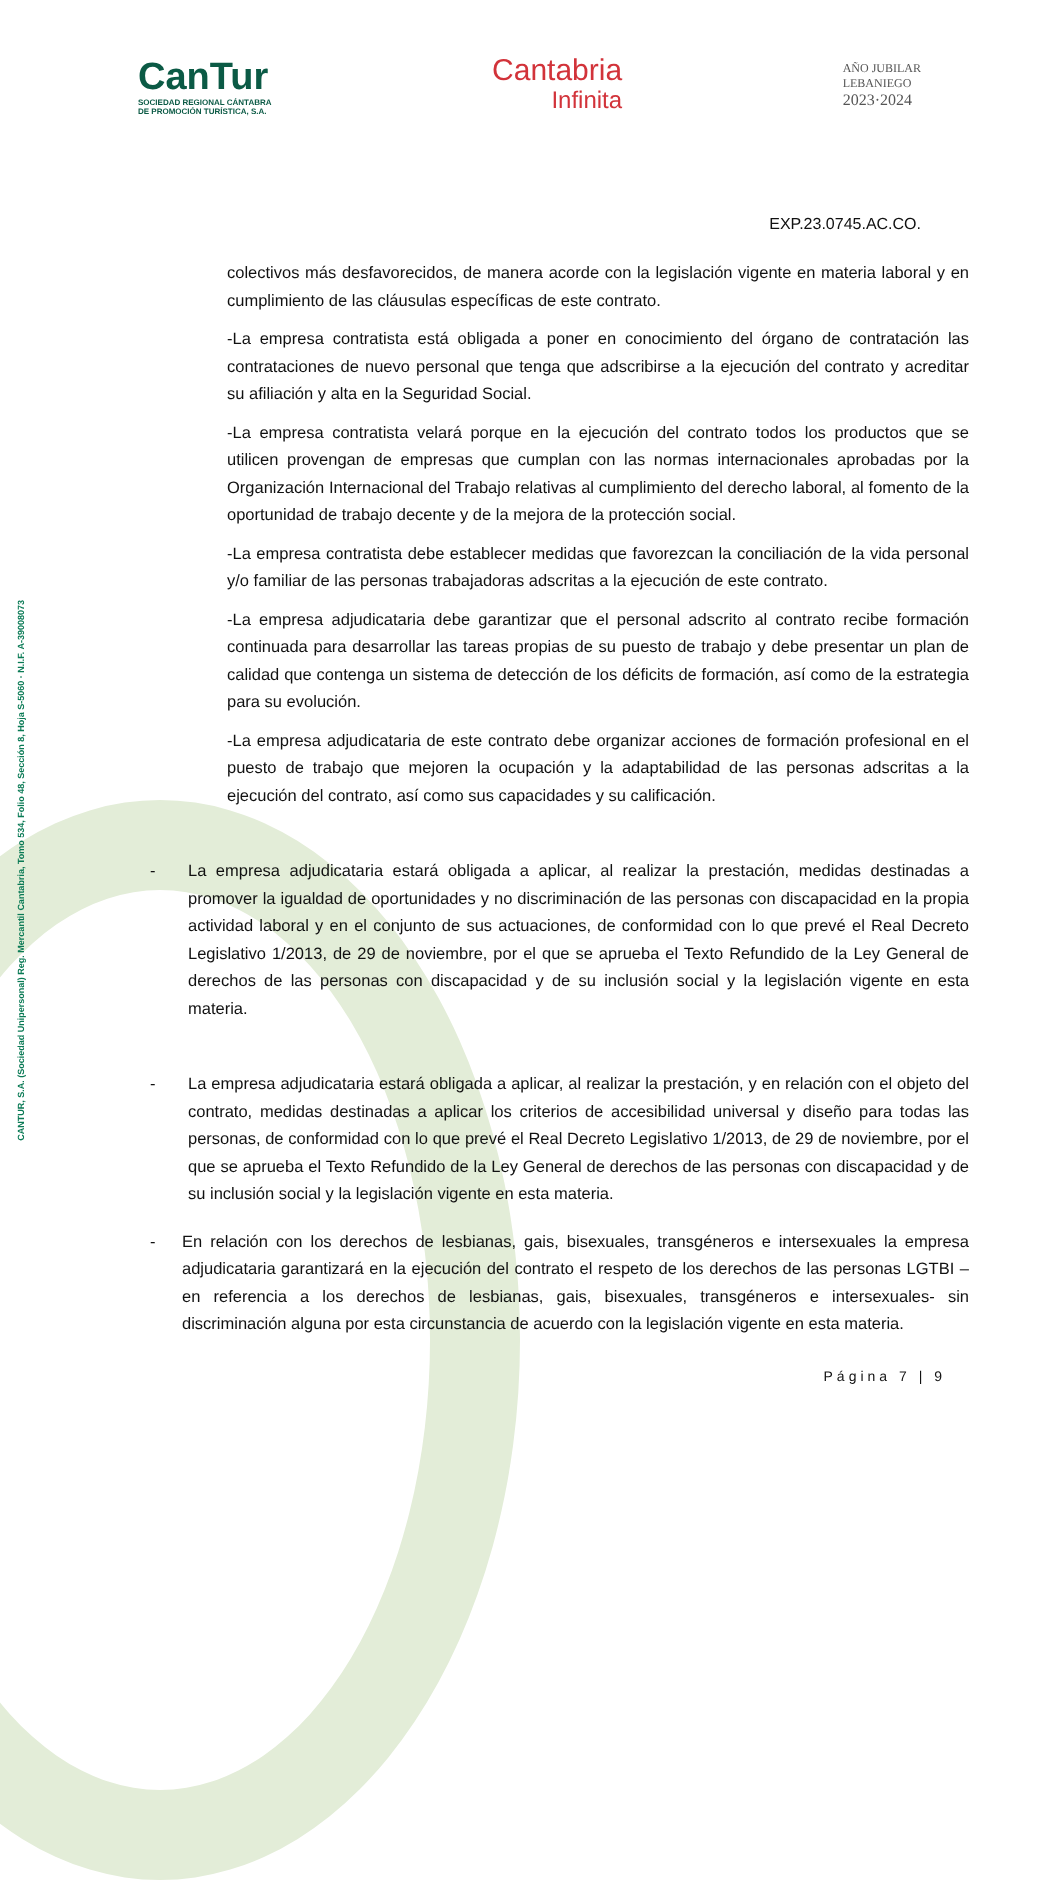CANTUR, S.A. (Sociedad Unipersonal) Reg. Mercantil Cantabria, Tomo 534, Folio 48, Sección 8, Hoja S-5060 · N.I.F. A-39008073
CanTur
SOCIEDAD REGIONAL CÁNTABRA
DE PROMOCIÓN TURÍSTICA, S.A.
Cantabria
Infinita
AÑO JUBILAR
LEBANIEGO
2023·2024
EXP.23.0745.AC.CO.
colectivos más desfavorecidos, de manera acorde con la legislación vigente en materia laboral y en cumplimiento de las cláusulas específicas de este contrato.
-La empresa contratista está obligada a poner en conocimiento del órgano de contratación las contrataciones de nuevo personal que tenga que adscribirse a la ejecución del contrato y acreditar su afiliación y alta en la Seguridad Social.
-La empresa contratista velará porque en la ejecución del contrato todos los productos que se utilicen provengan de empresas que cumplan con las normas internacionales aprobadas por la Organización Internacional del Trabajo relativas al cumplimiento del derecho laboral, al fomento de la oportunidad de trabajo decente y de la mejora de la protección social.
-La empresa contratista debe establecer medidas que favorezcan la conciliación de la vida personal y/o familiar de las personas trabajadoras adscritas a la ejecución de este contrato.
-La empresa adjudicataria debe garantizar que el personal adscrito al contrato recibe formación continuada para desarrollar las tareas propias de su puesto de trabajo y debe presentar un plan de calidad que contenga un sistema de detección de los déficits de formación, así como de la estrategia para su evolución.
-La empresa adjudicataria de este contrato debe organizar acciones de formación profesional en el puesto de trabajo que mejoren la ocupación y la adaptabilidad de las personas adscritas a la ejecución del contrato, así como sus capacidades y su calificación.
- La empresa adjudicataria estará obligada a aplicar, al realizar la prestación, medidas destinadas a promover la igualdad de oportunidades y no discriminación de las personas con discapacidad en la propia actividad laboral y en el conjunto de sus actuaciones, de conformidad con lo que prevé el Real Decreto Legislativo 1/2013, de 29 de noviembre, por el que se aprueba el Texto Refundido de la Ley General de derechos de las personas con discapacidad y de su inclusión social y la legislación vigente en esta materia.
- La empresa adjudicataria estará obligada a aplicar, al realizar la prestación, y en relación con el objeto del contrato, medidas destinadas a aplicar los criterios de accesibilidad universal y diseño para todas las personas, de conformidad con lo que prevé el Real Decreto Legislativo 1/2013, de 29 de noviembre, por el que se aprueba el Texto Refundido de la Ley General de derechos de las personas con discapacidad y de su inclusión social y la legislación vigente en esta materia.
- En relación con los derechos de lesbianas, gais, bisexuales, transgéneros e intersexuales la empresa adjudicataria garantizará en la ejecución del contrato el respeto de los derechos de las personas LGTBI –en referencia a los derechos de lesbianas, gais, bisexuales, transgéneros e intersexuales- sin discriminación alguna por esta circunstancia de acuerdo con la legislación vigente en esta materia.
Página 7 | 9